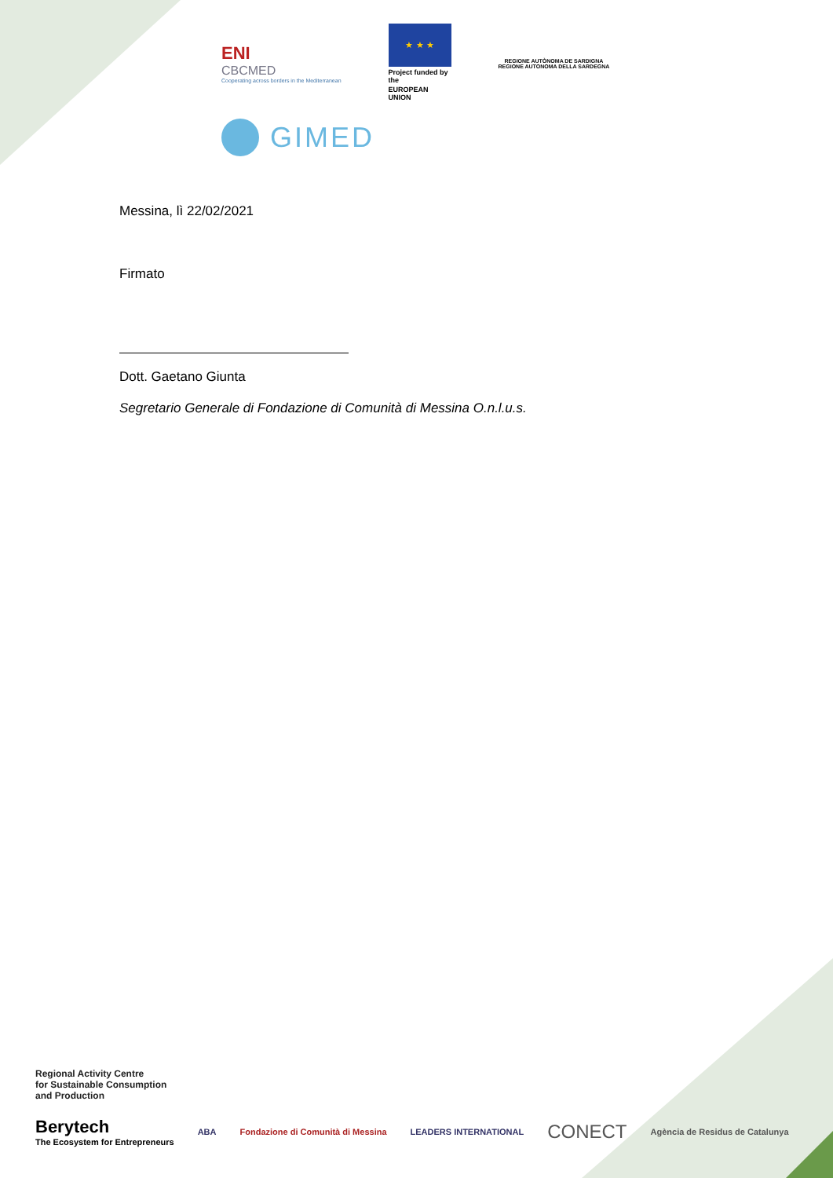ENI
CBCMED
Cooperating across borders in the Mediterranean
★ ★ ★
Project funded by the
EUROPEAN UNION
REGIONE AUTÒNOMA DE SARDIGNA
REGIONE AUTONOMA DELLA SARDEGNA
GIMED
Messina, lì 22/02/2021
Firmato
Dott. Gaetano Giunta
Segretario Generale di Fondazione di Comunità di Messina O.n.l.u.s.
Regional Activity Centre
for Sustainable Consumption
and Production
Berytech
The Ecosystem for Entrepreneurs
ABA
Fondazione di Comunità di Messina
LEADERS INTERNATIONAL
CONECT
Agència de Residus de Catalunya